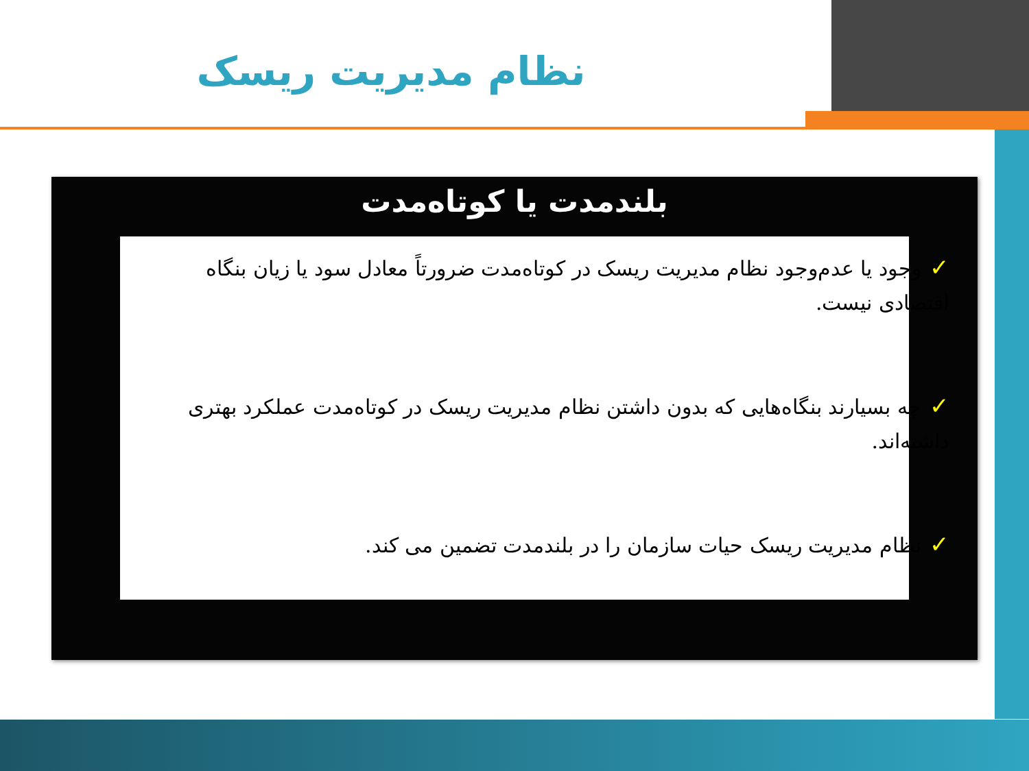نظام مدیریت ریسک
بلندمدت یا کوتاه‌مدت
✓وجود یا عدم‌وجود نظام مدیریت ریسک در کوتاه‌مدت ضرورتاً معادل سود یا زیان بنگاه اقتصادی نیست.
✓چه بسیارند بنگاه‌هایی که بدون داشتن نظام مدیریت ریسک در کوتاه‌مدت عملکرد بهتری داشته‌اند.
✓نظام مدیریت ریسک حیات سازمان را در بلندمدت تضمین می کند.